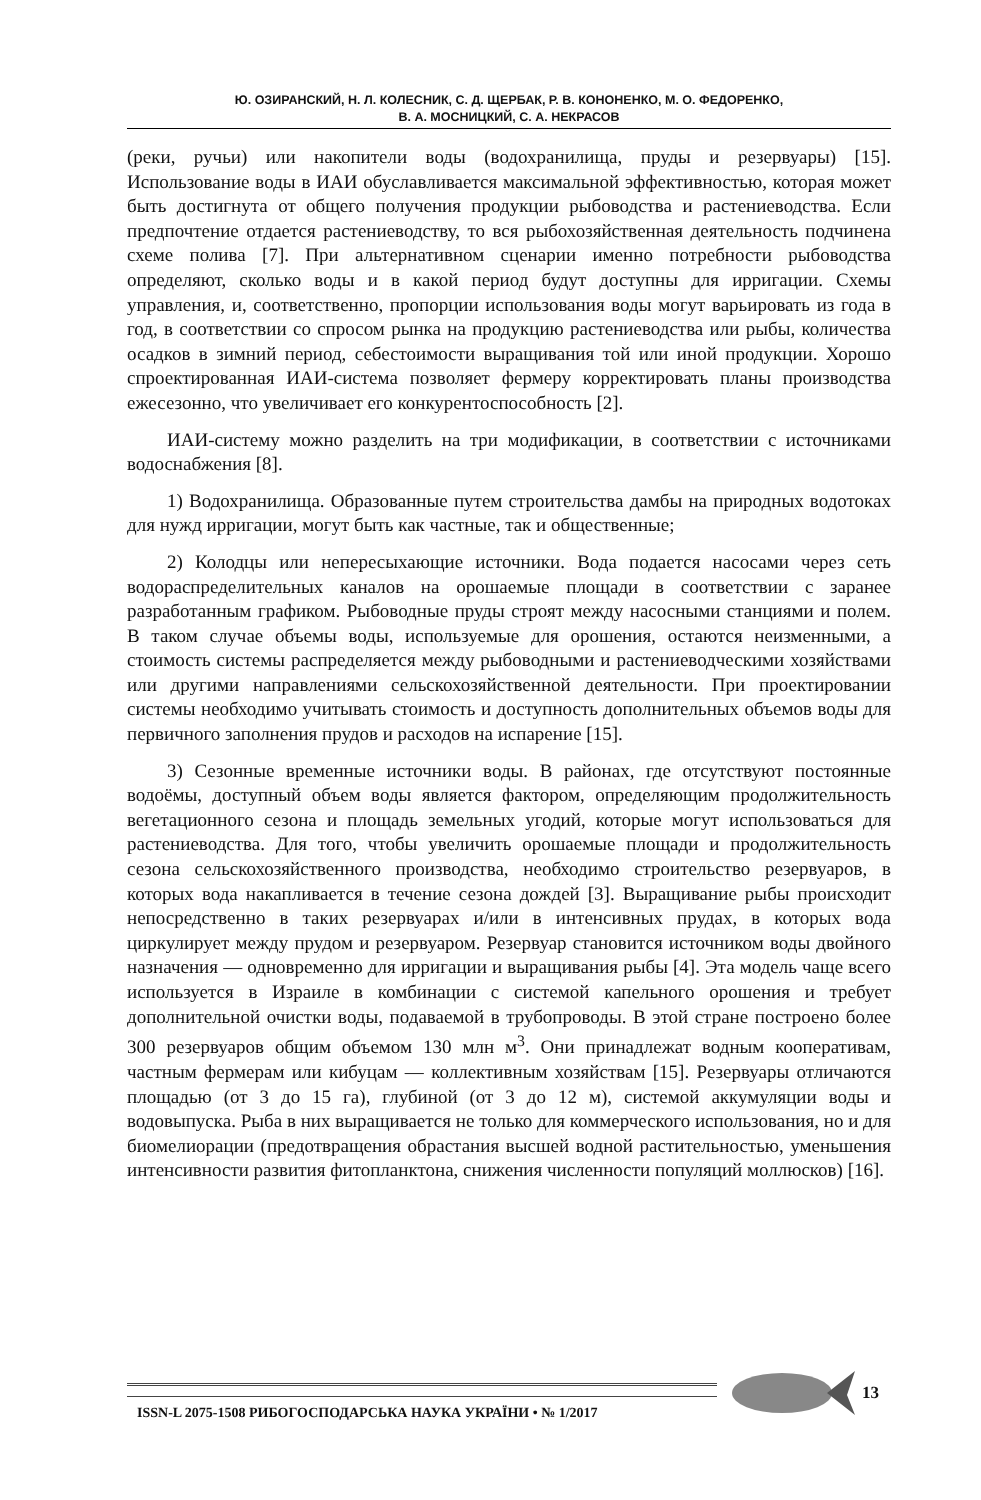Ю. ОЗИРАНСКИЙ, Н. Л. КОЛЕСНИК, С. Д. ЩЕРБАК, Р. В. КОНОНЕНКО, М. О. ФЕДОРЕНКО,
В. А. МОСНИЦКИЙ, С. А. НЕКРАСОВ
(реки, ручьи) или накопители воды (водохранилища, пруды и резервуары) [15]. Использование воды в ИАИ обуславливается максимальной эффективностью, которая может быть достигнута от общего получения продукции рыбоводства и растениеводства. Если предпочтение отдается растениеводству, то вся рыбохозяйственная деятельность подчинена схеме полива [7]. При альтернативном сценарии именно потребности рыбоводства определяют, сколько воды и в какой период будут доступны для ирригации. Схемы управления, и, соответственно, пропорции использования воды могут варьировать из года в год, в соответствии со спросом рынка на продукцию растениеводства или рыбы, количества осадков в зимний период, себестоимости выращивания той или иной продукции. Хорошо спроектированная ИАИ-система позволяет фермеру корректировать планы производства ежесезонно, что увеличивает его конкурентоспособность [2].
ИАИ-систему можно разделить на три модификации, в соответствии с источниками водоснабжения [8].
1) Водохранилища. Образованные путем строительства дамбы на природных водотоках для нужд ирригации, могут быть как частные, так и общественные;
2) Колодцы или непересыхающие источники. Вода подается насосами через сеть водораспределительных каналов на орошаемые площади в соответствии с заранее разработанным графиком. Рыбоводные пруды строят между насосными станциями и полем. В таком случае объемы воды, используемые для орошения, остаются неизменными, а стоимость системы распределяется между рыбоводными и растениеводческими хозяйствами или другими направлениями сельскохозяйственной деятельности. При проектировании системы необходимо учитывать стоимость и доступность дополнительных объемов воды для первичного заполнения прудов и расходов на испарение [15].
3) Сезонные временные источники воды. В районах, где отсутствуют постоянные водоёмы, доступный объем воды является фактором, определяющим продолжительность вегетационного сезона и площадь земельных угодий, которые могут использоваться для растениеводства. Для того, чтобы увеличить орошаемые площади и продолжительность сезона сельскохозяйственного производства, необходимо строительство резервуаров, в которых вода накапливается в течение сезона дождей [3]. Выращивание рыбы происходит непосредственно в таких резервуарах и/или в интенсивных прудах, в которых вода циркулирует между прудом и резервуаром. Резервуар становится источником воды двойного назначения — одновременно для ирригации и выращивания рыбы [4]. Эта модель чаще всего используется в Израиле в комбинации с системой капельного орошения и требует дополнительной очистки воды, подаваемой в трубопроводы. В этой стране построено более 300 резервуаров общим объемом 130 млн м<sup>3</sup>. Они принадлежат водным кооперативам, частным фермерам или кибуцам — коллективным хозяйствам [15]. Резервуары отличаются площадью (от 3 до 15 га), глубиной (от 3 до 12 м), системой аккумуляции воды и водовыпуска. Рыба в них выращивается не только для коммерческого использования, но и для биомелиорации (предотвращения обрастания высшей водной растительностью, уменьшения интенсивности развития фитопланктона, снижения численности популяций моллюсков) [16].
ISSN-L 2075-1508 РИБОГОСПОДАРСЬКА НАУКА УКРАЇНИ • № 1/2017
13